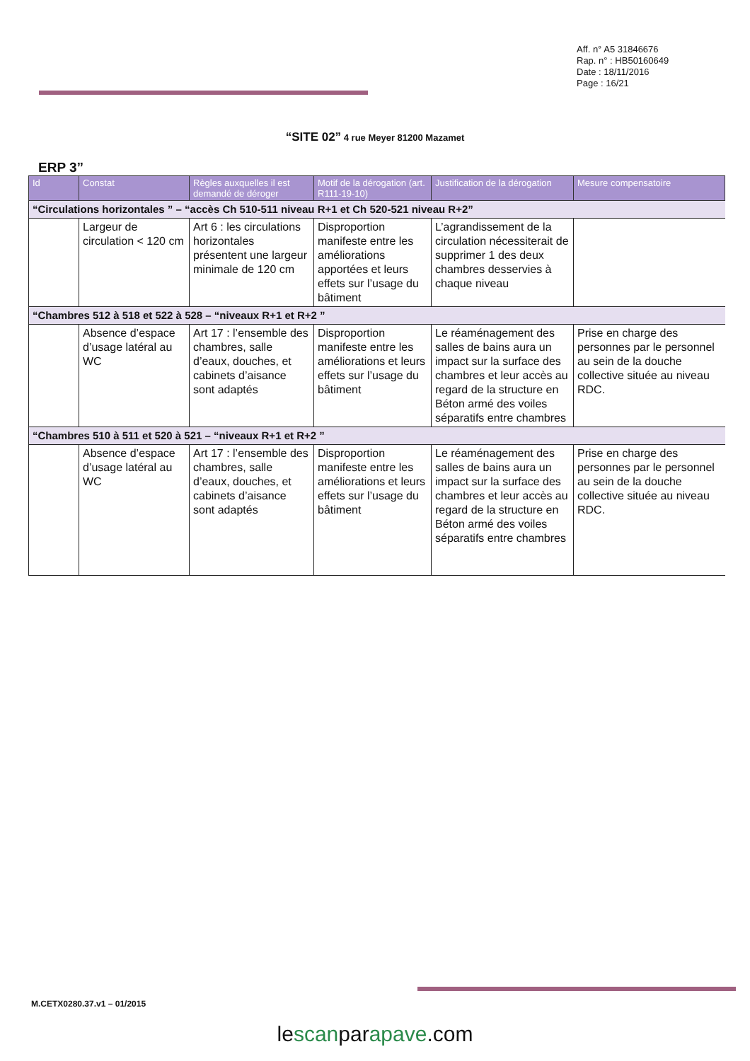Aff. n° A5 31846676
Rap. n° : HB50160649
Date : 18/11/2016
Page : 16/21
“SITE 02” 4 rue Meyer 81200 Mazamet
ERP 3”
| Id | Constat | Règles auxquelles il est demandé de déroger | Motif de la dérogation (art. R111-19-10) | Justification de la dérogation | Mesure compensatoire |
| --- | --- | --- | --- | --- | --- |
| “Circulations horizontales ” – “accès Ch 510-511 niveau R+1 et Ch 520-521 niveau R+2” | | | | | |
| | Largeur de circulation < 120 cm | Art 6 : les circulations horizontales présentent une largeur minimale de 120 cm | Disproportion manifeste entre les améliorations apportées et leurs effets sur l’usage du bâtiment | L’agrandissement de la circulation nécessiterait de supprimer 1 des deux chambres desservies à chaque niveau | |
| “Chambres 512 à 518 et 522 à 528 – “niveaux R+1 et R+2 ” | | | | | |
| | Absence d’espace d’usage latéral au WC | Art 17 : l’ensemble des chambres, salle d’eaux, douches, et cabinets d’aisance sont adaptés | Disproportion manifeste entre les améliorations et leurs effets sur l’usage du bâtiment | Le réaménagement des salles de bains aura un impact sur la surface des chambres et leur accès au regard de la structure en Béton armé des voiles séparatifs entre chambres | Prise en charge des personnes par le personnel au sein de la douche collective située au niveau RDC. |
| “Chambres 510 à 511 et 520 à 521 – “niveaux R+1 et R+2 ” | | | | | |
| | Absence d’espace d’usage latéral au WC | Art 17 : l’ensemble des chambres, salle d’eaux, douches, et cabinets d’aisance sont adaptés | Disproportion manifeste entre les améliorations et leurs effets sur l’usage du bâtiment | Le réaménagement des salles de bains aura un impact sur la surface des chambres et leur accès au regard de la structure en Béton armé des voiles séparatifs entre chambres | Prise en charge des personnes par le personnel au sein de la douche collective située au niveau RDC. |
M.CETX0280.37.v1 – 01/2015
lescanparapave.com